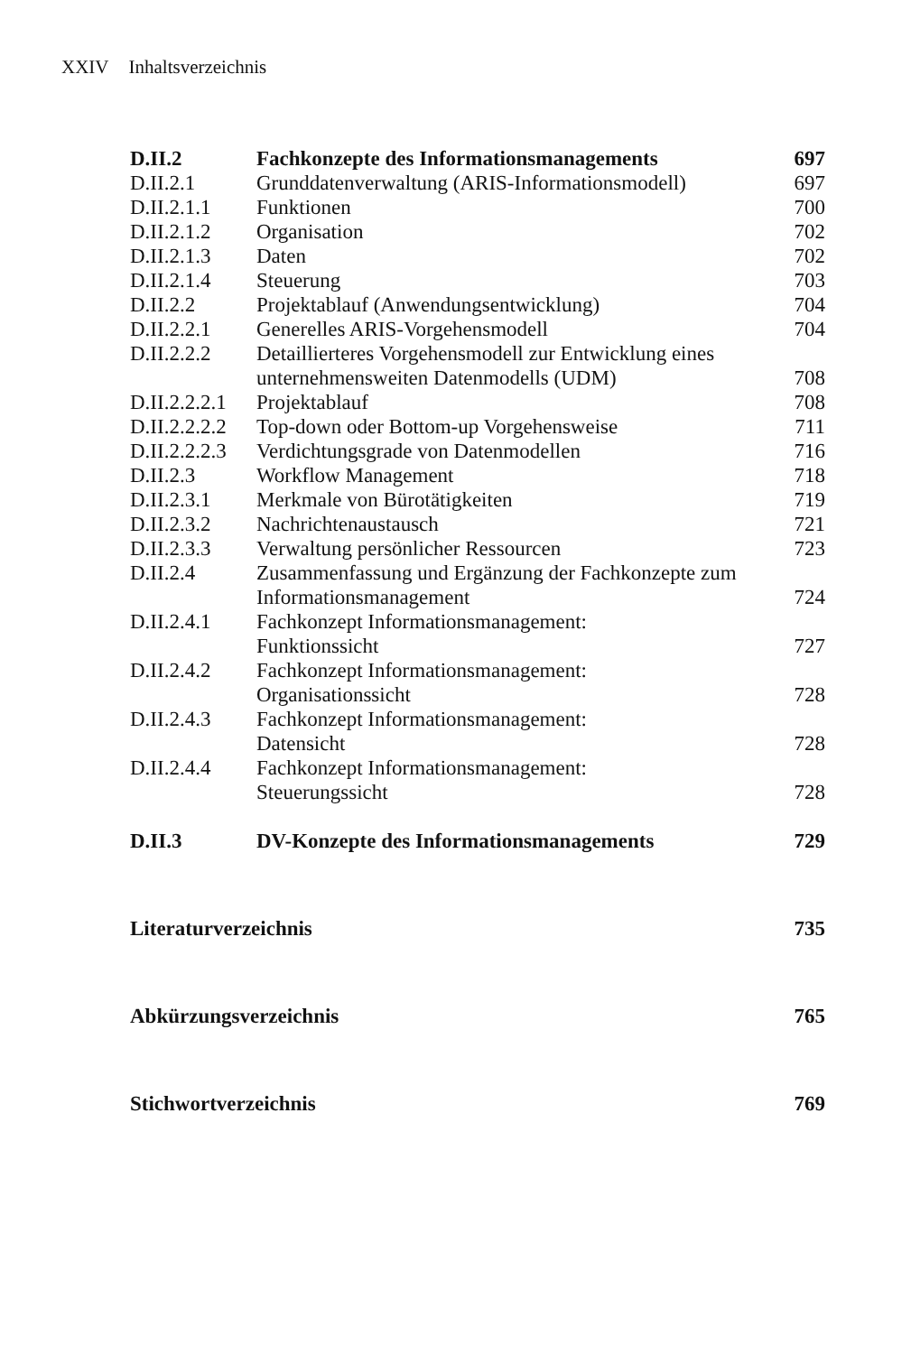XXIV Inhaltsverzeichnis
| D.II.2 | Fachkonzepte des Informationsmanagements | 697 |
| D.II.2.1 | Grunddatenverwaltung (ARIS-Informationsmodell) | 697 |
| D.II.2.1.1 | Funktionen | 700 |
| D.II.2.1.2 | Organisation | 702 |
| D.II.2.1.3 | Daten | 702 |
| D.II.2.1.4 | Steuerung | 703 |
| D.II.2.2 | Projektablauf (Anwendungsentwicklung) | 704 |
| D.II.2.2.1 | Generelles ARIS-Vorgehensmodell | 704 |
| D.II.2.2.2 | Detaillierteres Vorgehensmodell zur Entwicklung eines unternehmensweiten Datenmodells (UDM) | 708 |
| D.II.2.2.2.1 | Projektablauf | 708 |
| D.II.2.2.2.2 | Top-down oder Bottom-up Vorgehensweise | 711 |
| D.II.2.2.2.3 | Verdichtungsgrade von Datenmodellen | 716 |
| D.II.2.3 | Workflow Management | 718 |
| D.II.2.3.1 | Merkmale von Bürotätigkeiten | 719 |
| D.II.2.3.2 | Nachrichtenaustausch | 721 |
| D.II.2.3.3 | Verwaltung persönlicher Ressourcen | 723 |
| D.II.2.4 | Zusammenfassung und Ergänzung der Fachkonzepte zum Informationsmanagement | 724 |
| D.II.2.4.1 | Fachkonzept Informationsmanagement: Funktionssicht | 727 |
| D.II.2.4.2 | Fachkonzept Informationsmanagement: Organisationssicht | 728 |
| D.II.2.4.3 | Fachkonzept Informationsmanagement: Datensicht | 728 |
| D.II.2.4.4 | Fachkonzept Informationsmanagement: Steuerungssicht | 728 |
| D.II.3 | DV-Konzepte des Informationsmanagements | 729 |
| Literaturverzeichnis | | 735 |
| Abkürzungsverzeichnis | | 765 |
| Stichwortverzeichnis | | 769 |